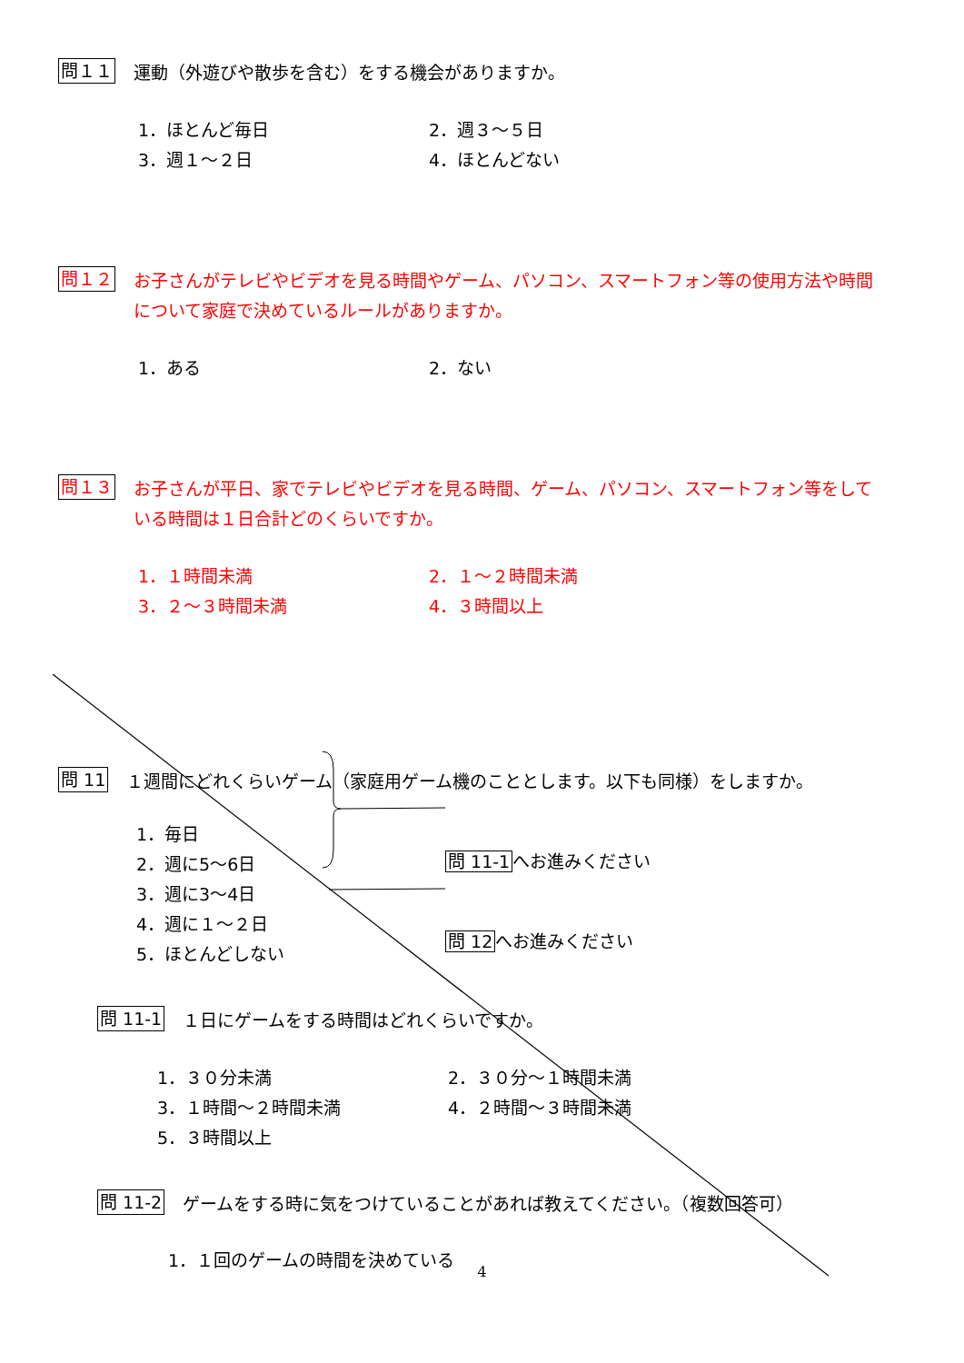問１１
運動（外遊びや散歩を含む）をする機会がありますか。
1．ほとんど毎日
2．週３～５日
3．週１～２日
4．ほとんどない
問１２
お子さんがテレビやビデオを見る時間やゲーム、パソコン、スマートフォン等の使用方法や時間について家庭で決めているルールがありますか。
1．ある
2．ない
問１３
お子さんが平日、家でテレビやビデオを見る時間、ゲーム、パソコン、スマートフォン等をしている時間は１日合計どのくらいですか。
1．１時間未満
2．１～２時間未満
3．２～３時間未満
4．３時間以上
問 11
１週間にどれくらいゲーム（家庭用ゲーム機のこととします。以下も同様）をしますか。
1．毎日
2．週に5～6日
3．週に3～4日
4．週に１～２日
5．ほとんどしない
問 11-1へお進みください
問 12へお進みください
問 11-1
１日にゲームをする時間はどれくらいですか。
1．３０分未満
2．３０分～１時間未満
3．１時間～２時間未満
4．２時間～３時間未満
5．３時間以上
問 11-2
ゲームをする時に気をつけていることがあれば教えてください。（複数回答可）
1．１回のゲームの時間を決めている
4